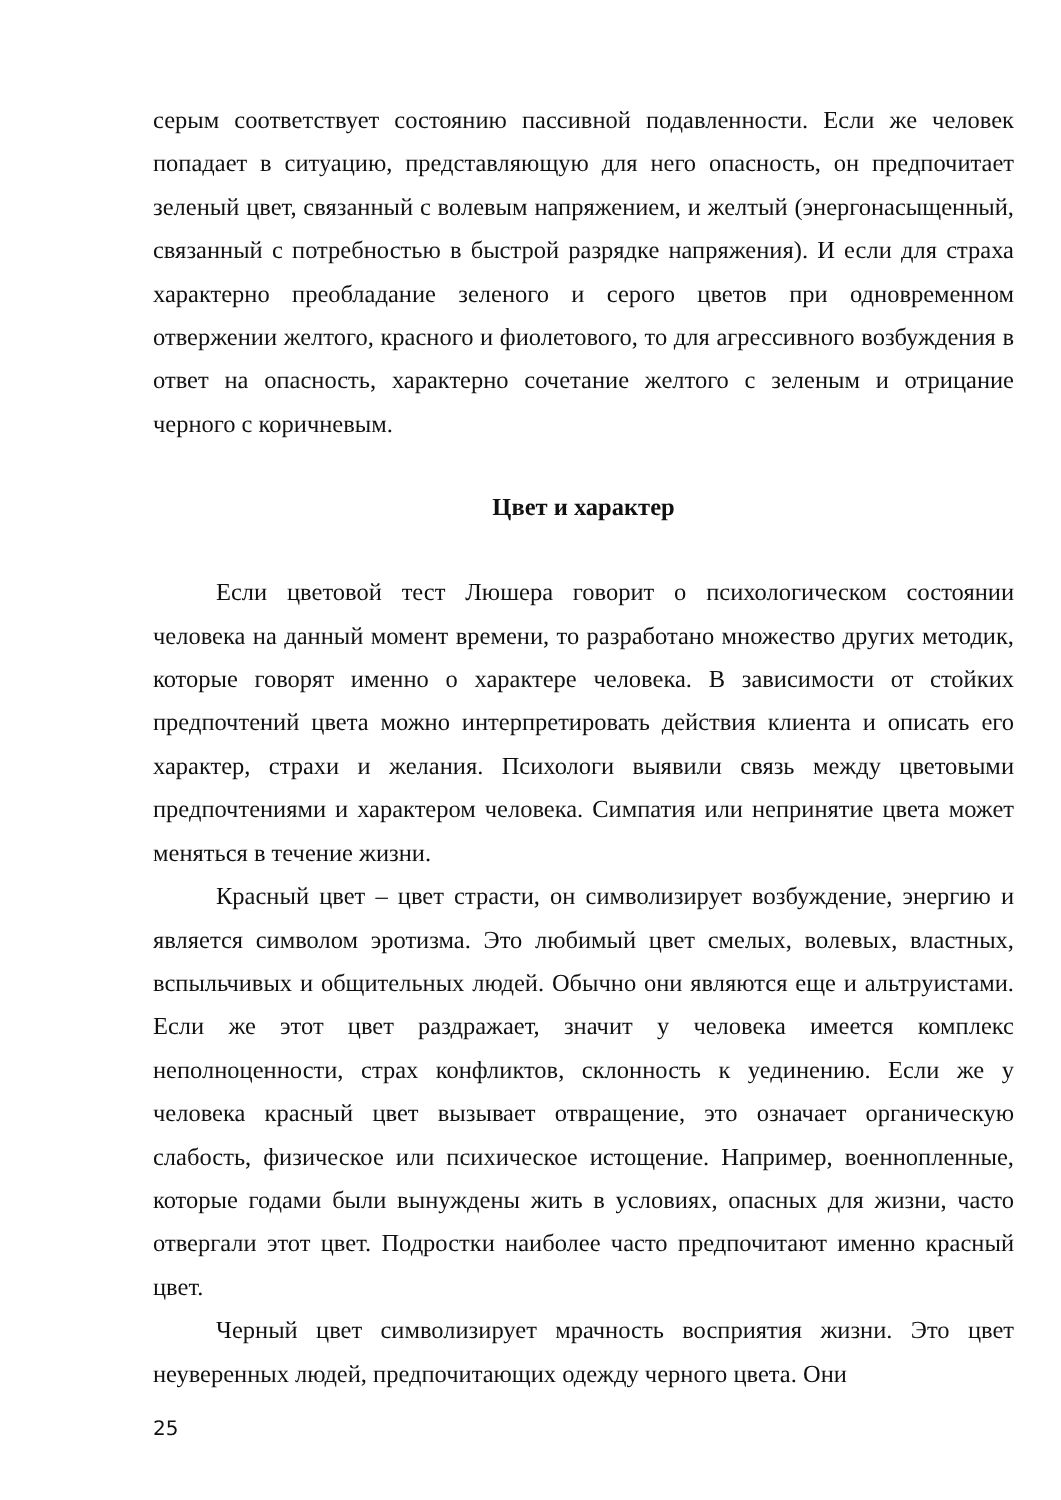серым соответствует состоянию пассивной подавленности. Если же человек попадает в ситуацию, представляющую для него опасность, он предпочитает зеленый цвет, связанный с волевым напряжением, и желтый (энергонасыщенный, связанный с потребностью в быстрой разрядке напряжения). И если для страха характерно преобладание зеленого и серого цветов при одновременном отвержении желтого, красного и фиолетового, то для агрессивного возбуждения в ответ на опасность, характерно сочетание желтого с зеленым и отрицание черного с коричневым.
Цвет и характер
Если цветовой тест Люшера говорит о психологическом состоянии человека на данный момент времени, то разработано множество других методик, которые говорят именно о характере человека. В зависимости от стойких предпочтений цвета можно интерпретировать действия клиента и описать его характер, страхи и желания. Психологи выявили связь между цветовыми предпочтениями и характером человека. Симпатия или непринятие цвета может меняться в течение жизни.
Красный цвет – цвет страсти, он символизирует возбуждение, энергию и является символом эротизма. Это любимый цвет смелых, волевых, властных, вспыльчивых и общительных людей. Обычно они являются еще и альтруистами. Если же этот цвет раздражает, значит у человека имеется комплекс неполноценности, страх конфликтов, склонность к уединению. Если же у человека красный цвет вызывает отвращение, это означает органическую слабость, физическое или психическое истощение. Например, военнопленные, которые годами были вынуждены жить в условиях, опасных для жизни, часто отвергали этот цвет. Подростки наиболее часто предпочитают именно красный цвет.
Черный цвет символизирует мрачность восприятия жизни. Это цвет неуверенных людей, предпочитающих одежду черного цвета. Они
25